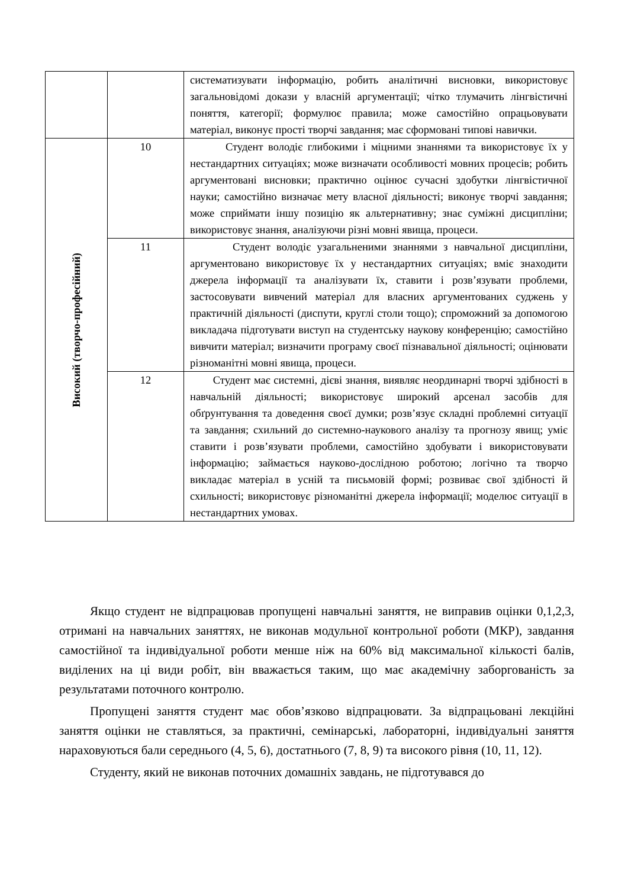| | | систематизувати інформацію, робить аналітичні висновки, використовує загальновідомі докази у власній аргументації; чітко тлумачить лінгвістичні поняття, категорії; формулює правила; може самостійно опрацьовувати матеріал, виконує прості творчі завдання; має сформовані типові навички. |
| Високий (творчо-професійний) | 10 | Студент володіє глибокими і міцними знаннями та використовує їх у нестандартних ситуаціях; може визначати особливості мовних процесів; робить аргументовані висновки; практично оцінює сучасні здобутки лінгвістичної науки; самостійно визначає мету власної діяльності; виконує творчі завдання; може сприймати іншу позицію як альтернативну; знає суміжні дисципліни; використовує знання, аналізуючи різні мовні явища, процеси. |
| | 11 | Студент володіє узагальненими знаннями з навчальної дисципліни, аргументовано використовує їх у нестандартних ситуаціях; вміє знаходити джерела інформації та аналізувати їх, ставити і розв’язувати проблеми, застосовувати вивчений матеріал для власних аргументованих суджень у практичній діяльності (диспути, круглі столи тощо); спроможний за допомогою викладача підготувати виступ на студентську наукову конференцію; самостійно вивчити матеріал; визначити програму своєї пізнавальної діяльності; оцінювати різноманітні мовні явища, процеси. |
| | 12 | Студент має системні, дієві знання, виявляє неординарні творчі здібності в навчальній діяльності; використовує широкий арсенал засобів для обґрунтування та доведення своєї думки; розв’язує складні проблемні ситуації та завдання; схильний до системно-наукового аналізу та прогнозу явищ; уміє ставити і розв’язувати проблеми, самостійно здобувати і використовувати інформацію; займається науково-дослідною роботою; логічно та творчо викладає матеріал в усній та письмовій формі; розвиває свої здібності й схильності; використовує різноманітні джерела інформації; моделює ситуації в нестандартних умовах. |
Якщо студент не відпрацював пропущені навчальні заняття, не виправив оцінки 0,1,2,3, отримані на навчальних заняттях, не виконав модульної контрольної роботи (МКР), завдання самостійної та індивідуальної роботи менше ніж на 60% від максимальної кількості балів, виділених на ці види робіт, він вважається таким, що має академічну заборгованість за результатами поточного контролю.
Пропущені заняття студент має обов’язково відпрацювати. За відпрацьовані лекційні заняття оцінки не ставляться, за практичні, семінарські, лабораторні, індивідуальні заняття нараховуються бали середнього (4, 5, 6), достатнього (7, 8, 9) та високого рівня (10, 11, 12).
Студенту, який не виконав поточних домашніх завдань, не підготувався до